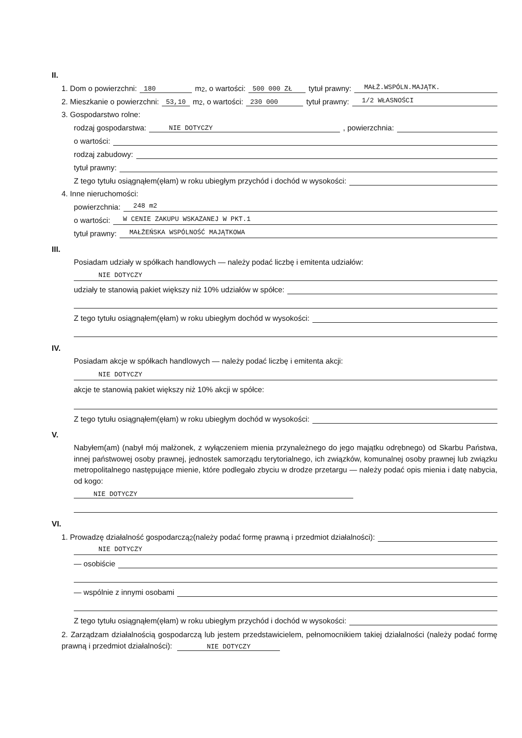II.
1. Dom o powierzchni: 180 m<sup>2</sup>, o wartości: 500 000 ZŁ tytuł prawny: MAŁŻ.WSPÓLN.MAJĄTK.
2. Mieszkanie o powierzchni: 53,10 m<sup>2</sup>, o wartości: 230 000 tytuł prawny: 1/2 WŁASNOŚCI
3. Gospodarstwo rolne:
rodzaj gospodarstwa: NIE DOTYCZY, powierzchnia:
o wartości:
rodzaj zabudowy:
tytuł prawny:
Z tego tytułu osiągnąłem(ęłam) w roku ubiegłym przychód i dochód w wysokości:
4. Inne nieruchomości:
powierzchnia: 248 m2
o wartości: W CENIE ZAKUPU WSKAZANEJ W PKT.1
tytuł prawny: MAŁŻEŃSKA WSPÓLNOŚĆ MAJĄTKOWA
III.
Posiadam udziały w spółkach handlowych — należy podać liczbę i emitenta udziałów:
NIE DOTYCZY
udziały te stanowią pakiet większy niż 10% udziałów w spółce:
Z tego tytułu osiągnąłem(ęłam) w roku ubiegłym dochód w wysokości:
IV.
Posiadam akcje w spółkach handlowych — należy podać liczbę i emitenta akcji:
NIE DOTYCZY
akcje te stanowią pakiet większy niż 10% akcji w spółce:
Z tego tytułu osiągnąłem(ęłam) w roku ubiegłym dochód w wysokości:
V.
Nabyłem(am) (nabył mój małżonek, z wyłączeniem mienia przynależnego do jego majątku odrębnego) od Skarbu Państwa, innej państwowej osoby prawnej, jednostek samorządu terytorialnego, ich związków, komunalnej osoby prawnej lub związku metropolitalnego następujące mienie, które podlegało zbyciu w drodze przetargu — należy podać opis mienia i datę nabycia, od kogo:
NIE DOTYCZY
VI.
1. Prowadzę działalność gospodarczą<sup>2</sup> (należy podać formę prawną i przedmiot działalności):
NIE DOTYCZY
— osobiście
— wspólnie z innymi osobami
Z tego tytułu osiągnąłem(ęłam) w roku ubiegłym przychód i dochód w wysokości:
2. Zarządzam działalnością gospodarczą lub jestem przedstawicielem, pełnomocnikiem takiej działalności (należy podać formę prawną i przedmiot działalności): NIE DOTYCZY